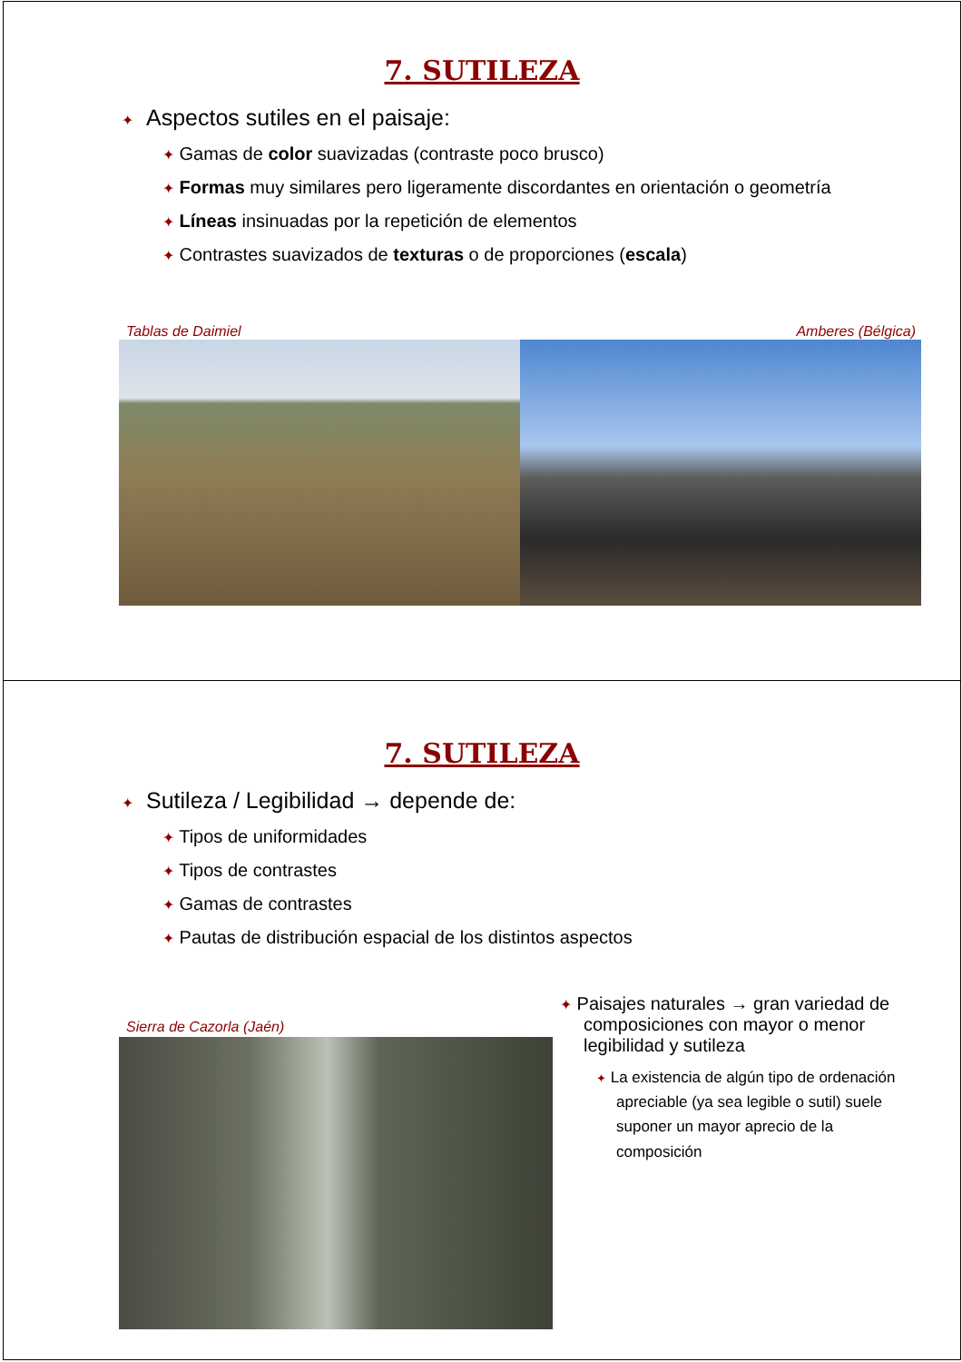7. SUTILEZA
✦ Aspectos sutiles en el paisaje:
✦ Gamas de color suavizadas (contraste poco brusco)
✦ Formas muy similares pero ligeramente discordantes en orientación o geometría
✦ Líneas insinuadas por la repetición de elementos
✦ Contrastes suavizados de texturas o de proporciones (escala)
Tablas de Daimiel Amberes (Bélgica)
7. SUTILEZA
✦ Sutileza / Legibilidad → depende de:
✦ Tipos de uniformidades
✦ Tipos de contrastes
✦ Gamas de contrastes
✦ Pautas de distribución espacial de los distintos aspectos
Sierra de Cazorla (Jaén)
✦ Paisajes naturales → gran variedad de composiciones con mayor o menor legibilidad y sutileza
✦ La existencia de algún tipo de ordenación apreciable (ya sea legible o sutil) suele suponer un mayor aprecio de la composición